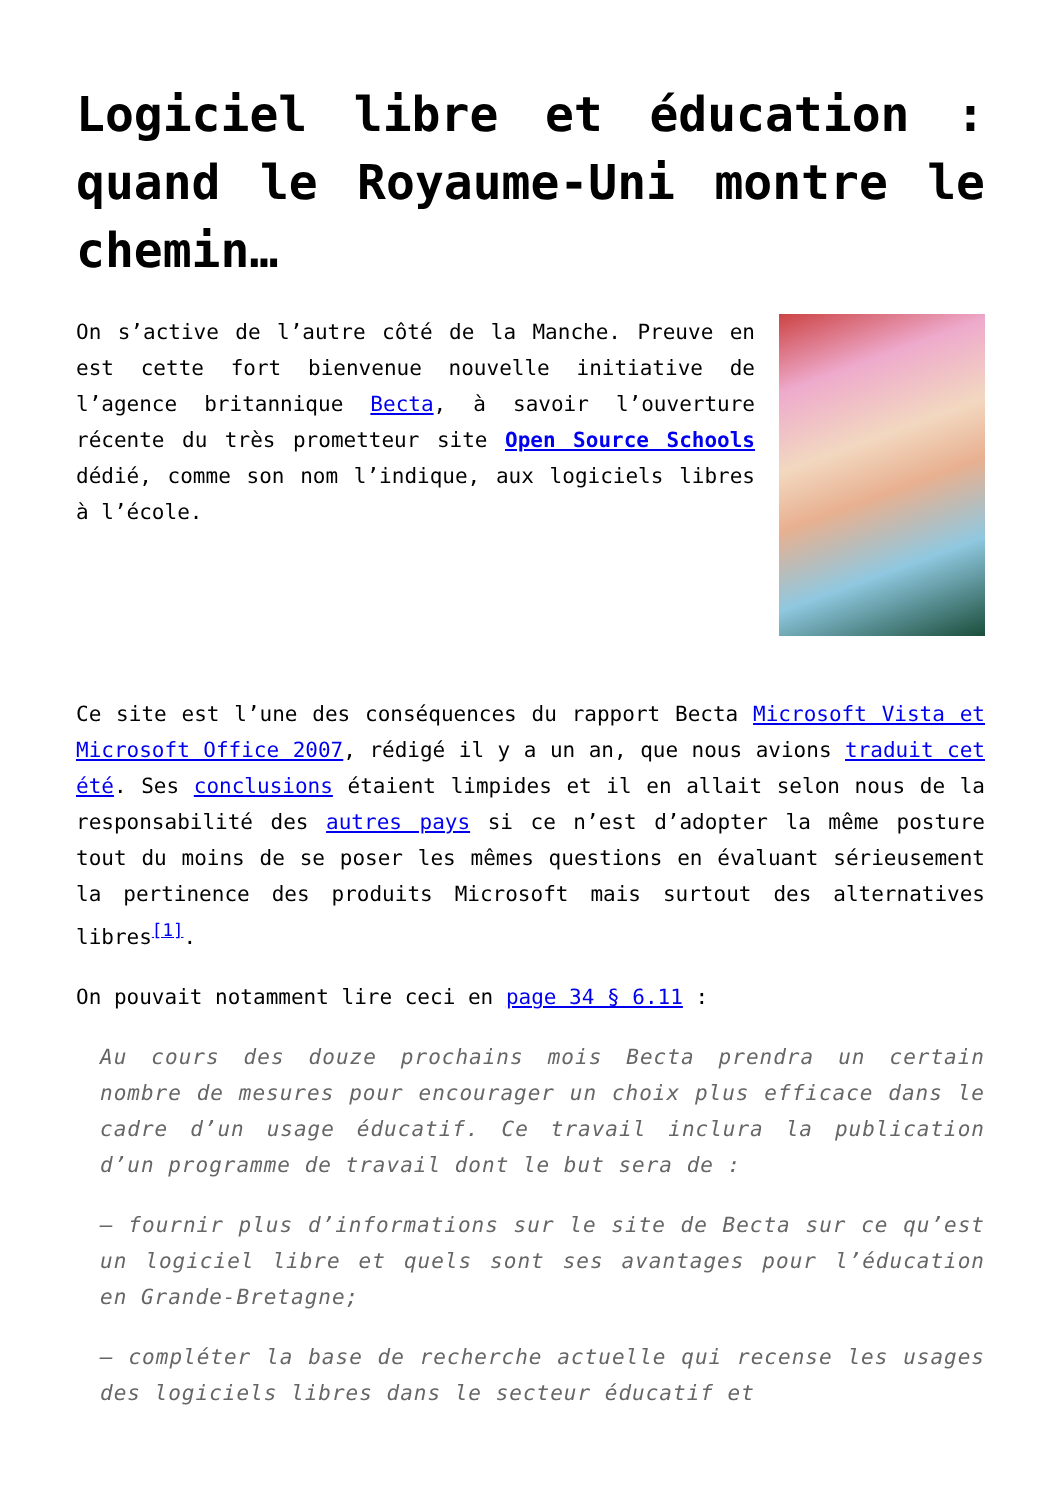Logiciel libre et éducation : quand le Royaume-Uni montre le chemin…
On s’active de l’autre côté de la Manche. Preuve en est cette fort bienvenue nouvelle initiative de l’agence britannique Becta, à savoir l’ouverture récente du très prometteur site Open Source Schools dédié, comme son nom l’indique, aux logiciels libres à l’école.
Ce site est l’une des conséquences du rapport Becta Microsoft Vista et Microsoft Office 2007, rédigé il y a un an, que nous avions traduit cet été. Ses conclusions étaient limpides et il en allait selon nous de la responsabilité des autres pays si ce n’est d’adopter la même posture tout du moins de se poser les mêmes questions en évaluant sérieusement la pertinence des produits Microsoft mais surtout des alternatives libres<sup>[1]</sup>.
On pouvait notamment lire ceci en page 34 § 6.11 :
Au cours des douze prochains mois Becta prendra un certain nombre de mesures pour encourager un choix plus efficace dans le cadre d’un usage éducatif. Ce travail inclura la publication d’un programme de travail dont le but sera de :
– fournir plus d’informations sur le site de Becta sur ce qu’est un logiciel libre et quels sont ses avantages pour l’éducation en Grande-Bretagne;
– compléter la base de recherche actuelle qui recense les usages des logiciels libres dans le secteur éducatif et